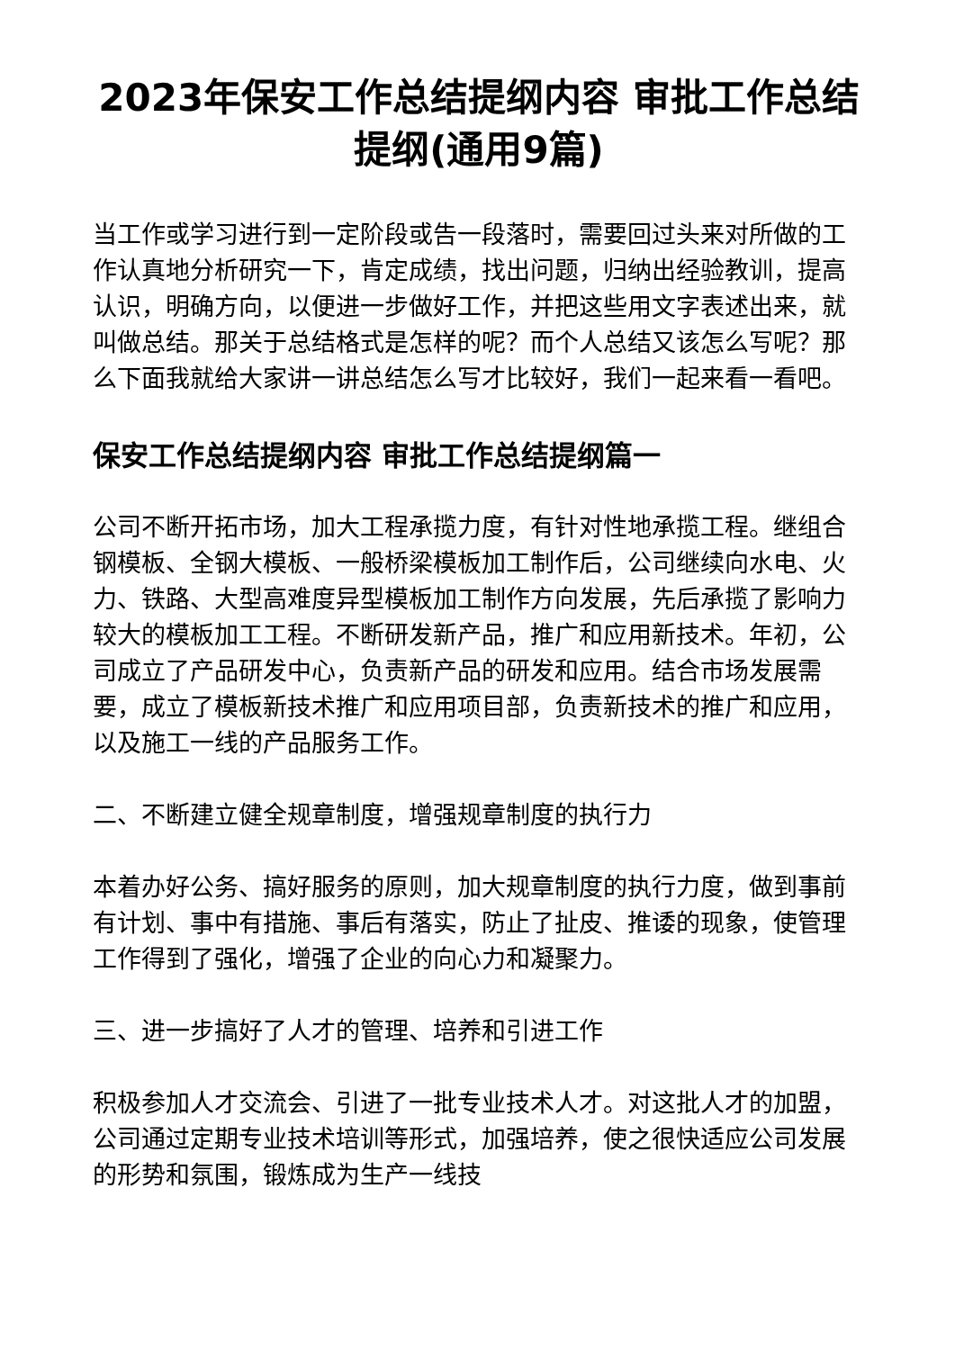2023年保安工作总结提纲内容 审批工作总结提纲(通用9篇)
当工作或学习进行到一定阶段或告一段落时，需要回过头来对所做的工作认真地分析研究一下，肯定成绩，找出问题，归纳出经验教训，提高认识，明确方向，以便进一步做好工作，并把这些用文字表述出来，就叫做总结。那关于总结格式是怎样的呢？而个人总结又该怎么写呢？那么下面我就给大家讲一讲总结怎么写才比较好，我们一起来看一看吧。
保安工作总结提纲内容 审批工作总结提纲篇一
公司不断开拓市场，加大工程承揽力度，有针对性地承揽工程。继组合钢模板、全钢大模板、一般桥梁模板加工制作后，公司继续向水电、火力、铁路、大型高难度异型模板加工制作方向发展，先后承揽了影响力较大的模板加工工程。不断研发新产品，推广和应用新技术。年初，公司成立了产品研发中心，负责新产品的研发和应用。结合市场发展需要，成立了模板新技术推广和应用项目部，负责新技术的推广和应用，以及施工一线的产品服务工作。
二、不断建立健全规章制度，增强规章制度的执行力
本着办好公务、搞好服务的原则，加大规章制度的执行力度，做到事前有计划、事中有措施、事后有落实，防止了扯皮、推诿的现象，使管理工作得到了强化，增强了企业的向心力和凝聚力。
三、进一步搞好了人才的管理、培养和引进工作
积极参加人才交流会、引进了一批专业技术人才。对这批人才的加盟，公司通过定期专业技术培训等形式，加强培养，使之很快适应公司发展的形势和氛围，锻炼成为生产一线技